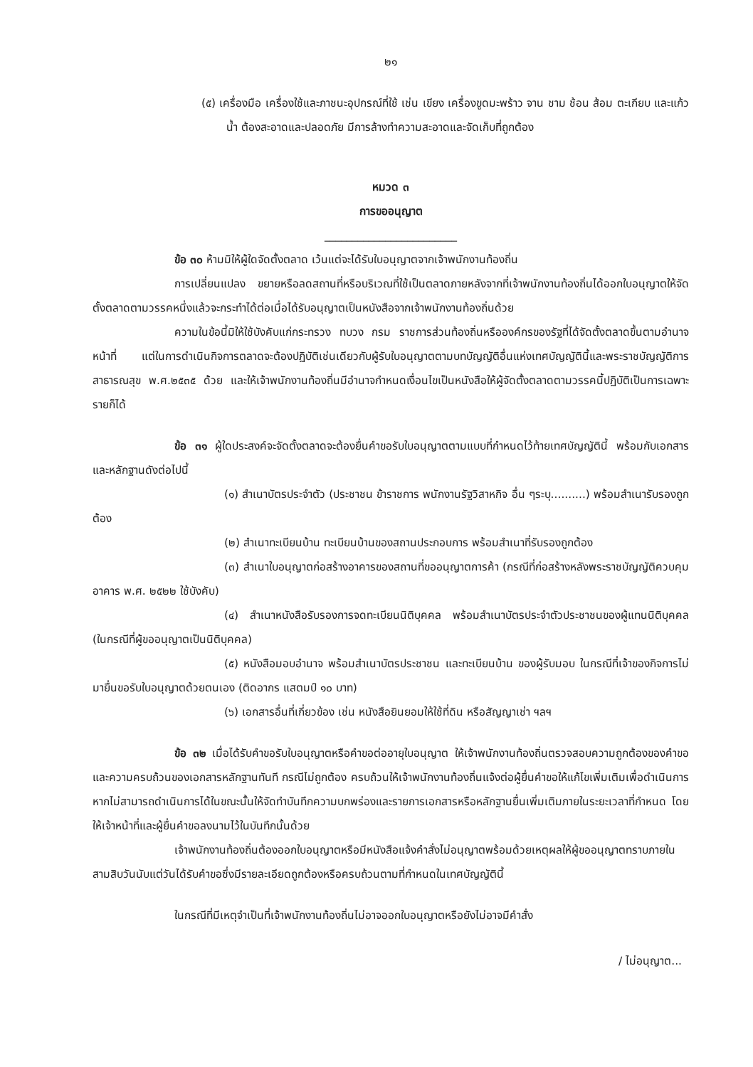๒๑
(๕) เครื่องมือ เครื่องใช้และภาชนะอุปกรณ์ที่ใช้ เช่น เขียง เครื่องขูดมะพร้าว จาน ชาม ช้อน ส้อม ตะเกียบ และแก้วน้ำ ต้องสะอาดและปลอดภัย มีการล้างทำความสะอาดและจัดเก็บที่ถูกต้อง
หมวด ๓
การขออนุญาต
________________________
ข้อ ๓๐ ห้ามมิให้ผู้ใดจัดตั้งตลาด เว้นแต่จะได้รับใบอนุญาตจากเจ้าพนักงานท้องถิ่น
การเปลี่ยนแปลง ขยายหรือลดสถานที่หรือบริเวณที่ใช้เป็นตลาดภายหลังจากที่เจ้าพนักงานท้องถิ่นได้ออกใบอนุญาตให้จัดตั้งตลาดตามวรรคหนึ่งแล้วจะกระทำได้ต่อเมื่อได้รับอนุญาตเป็นหนังสือจากเจ้าพนักงานท้องถิ่นด้วย
ความในข้อนี้มิให้ใช้บังคับแก่กระทรวง ทบวง กรม ราชการส่วนท้องถิ่นหรือองค์กรของรัฐที่ได้จัดตั้งตลาดขึ้นตามอำนาจหน้าที่ แต่ในการดำเนินกิจการตลาดจะต้องปฏิบัติเช่นเดียวกับผู้รับใบอนุญาตตามบทบัญญัติอื่นแห่งเทศบัญญัตินี้และพระราชบัญญัติการสาธารณสุข พ.ศ.๒๕๓๕ ด้วย และให้เจ้าพนักงานท้องถิ่นมีอำนาจกำหนดเงื่อนไขเป็นหนังสือให้ผู้จัดตั้งตลาดตามวรรคนี้ปฏิบัติเป็นการเฉพาะรายก็ได้
ข้อ ๓๑ ผู้ใดประสงค์จะจัดตั้งตลาดจะต้องยื่นคำขอรับใบอนุญาตตามแบบที่กำหนดไว้ท้ายเทศบัญญัตินี้ พร้อมกับเอกสารและหลักฐานดังต่อไปนี้
(๑) สำเนาบัตรประจำตัว (ประชาชน ข้าราชการ พนักงานรัฐวิสาหกิจ อื่น ๆระบุ..........) พร้อมสำเนารับรองถูกต้อง
(๒) สำเนาทะเบียนบ้าน ทะเบียนบ้านของสถานประกอบการ พร้อมสำเนาที่รับรองถูกต้อง
(๓) สำเนาใบอนุญาตก่อสร้างอาคารของสถานที่ขออนุญาตการค้า (กรณีที่ก่อสร้างหลังพระราชบัญญัติควบคุมอาคาร พ.ศ. ๒๕๒๒ ใช้บังคับ)
(๔) สำเนาหนังสือรับรองการจดทะเบียนนิติบุคคล พร้อมสำเนาบัตรประจำตัวประชาชนของผู้แทนนิติบุคคล (ในกรณีที่ผู้ขออนุญาตเป็นนิติบุคคล)
(๕) หนังสือมอบอำนาจ พร้อมสำเนาบัตรประชาชน และทะเบียนบ้าน ของผู้รับมอบ ในกรณีที่เจ้าของกิจการไม่มายื่นขอรับใบอนุญาตด้วยตนเอง (ติดอากร แสตมป์ ๑๐ บาท)
(๖) เอกสารอื่นที่เกี่ยวข้อง เช่น หนังสือยินยอมให้ใช้ที่ดิน หรือสัญญาเช่า ฯลฯ
ข้อ ๓๒ เมื่อได้รับคำขอรับใบอนุญาตหรือคำขอต่ออายุใบอนุญาต ให้เจ้าพนักงานท้องถิ่นตรวจสอบความถูกต้องของคำขอและความครบถ้วนของเอกสารหลักฐานทันที กรณีไม่ถูกต้อง ครบถ้วนให้เจ้าพนักงานท้องถิ่นแจ้งต่อผู้ยื่นคำขอให้แก้ไขเพิ่มเติมเพื่อดำเนินการ หากไม่สามารถดำเนินการได้ในขณะนั้นให้จัดทำบันทึกความบกพร่องและรายการเอกสารหรือหลักฐานยื่นเพิ่มเติมภายในระยะเวลาที่กำหนด โดยให้เจ้าหน้าที่และผู้ยื่นคำขอลงนามไว้ในบันทึกนั้นด้วย
เจ้าพนักงานท้องถิ่นต้องออกใบอนุญาตหรือมีหนังสือแจ้งคำสั่งไม่อนุญาตพร้อมด้วยเหตุผลให้ผู้ขออนุญาตทราบภายในสามสิบวันนับแต่วันได้รับคำขอซึ่งมีรายละเอียดถูกต้องหรือครบถ้วนตามที่กำหนดในเทศบัญญัตินี้
ในกรณีที่มีเหตุจำเป็นที่เจ้าพนักงานท้องถิ่นไม่อาจออกใบอนุญาตหรือยังไม่อาจมีคำสั่ง
/ ไม่อนุญาต...